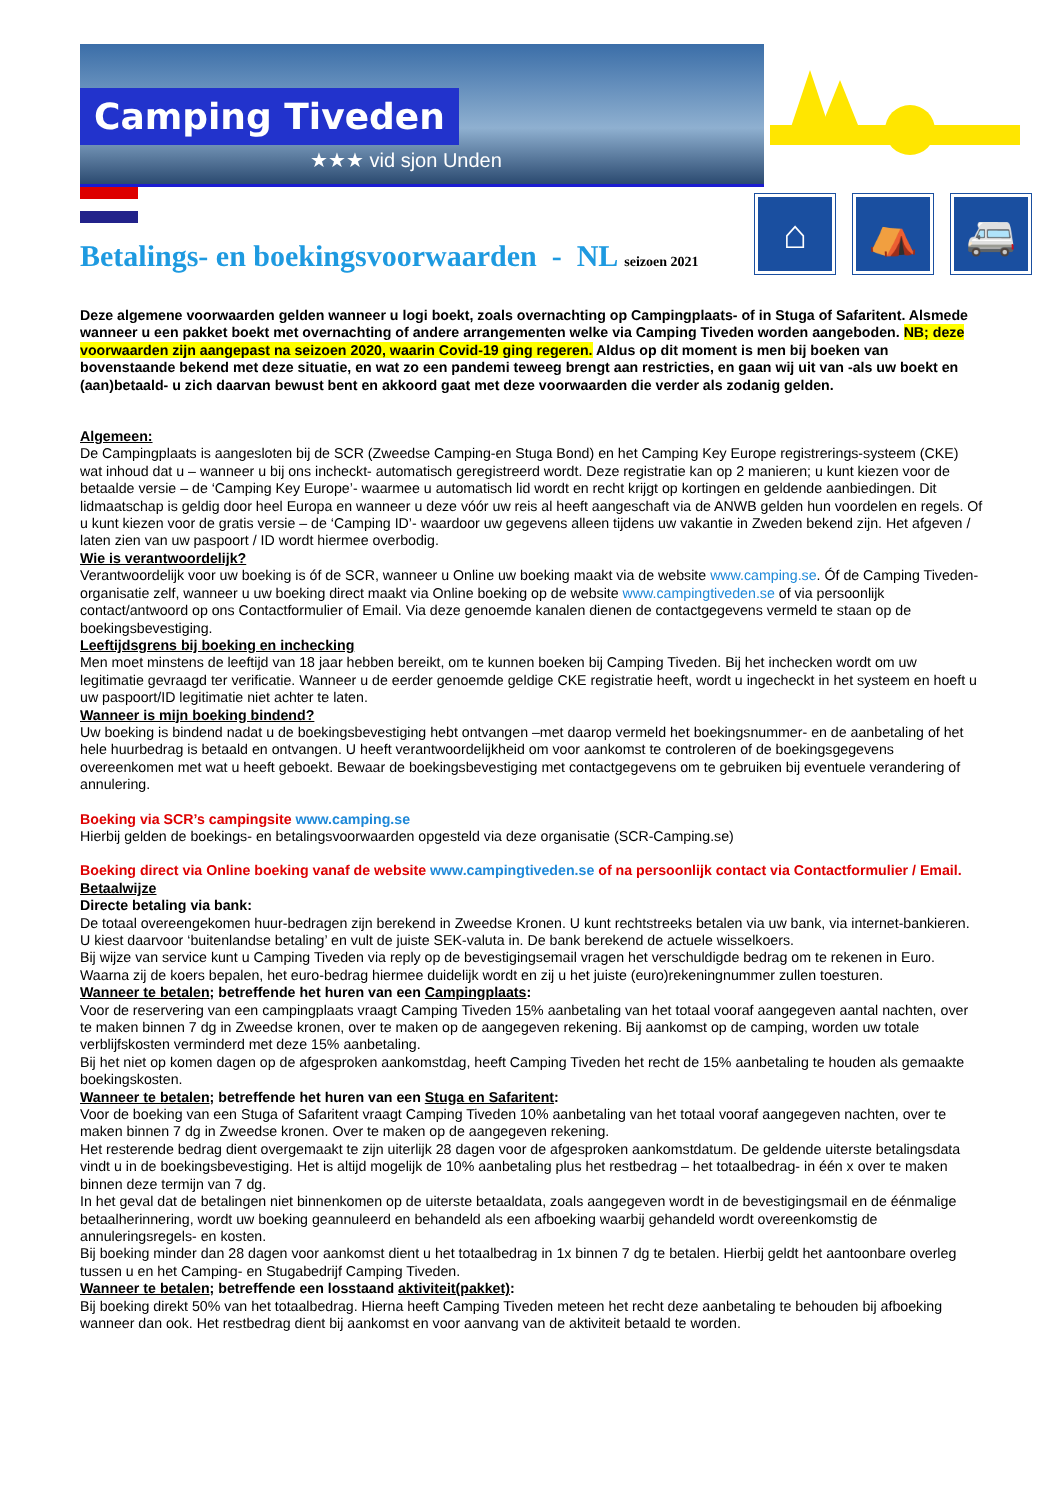Camping Tiveden
★★★ vid sjon Unden
⌂ ⛺ 🚐
Betalings- en boekingsvoorwaarden - NL seizoen 2021
Deze algemene voorwaarden gelden wanneer u logi boekt, zoals overnachting op Campingplaats- of in Stuga of Safaritent. Alsmede wanneer u een pakket boekt met overnachting of andere arrangementen welke via Camping Tiveden worden aangeboden. NB; deze voorwaarden zijn aangepast na seizoen 2020, waarin Covid-19 ging regeren. Aldus op dit moment is men bij boeken van bovenstaande bekend met deze situatie, en wat zo een pandemi teweeg brengt aan restricties, en gaan wij uit van -als uw boekt en (aan)betaald- u zich daarvan bewust bent en akkoord gaat met deze voorwaarden die verder als zodanig gelden.
Algemeen:
De Campingplaats is aangesloten bij de SCR (Zweedse Camping-en Stuga Bond) en het Camping Key Europe registrerings-systeem (CKE) wat inhoud dat u – wanneer u bij ons incheckt- automatisch geregistreerd wordt. Deze registratie kan op 2 manieren; u kunt kiezen voor de betaalde versie – de ‘Camping Key Europe’- waarmee u automatisch lid wordt en recht krijgt op kortingen en geldende aanbiedingen. Dit lidmaatschap is geldig door heel Europa en wanneer u deze vóór uw reis al heeft aangeschaft via de ANWB gelden hun voordelen en regels. Of u kunt kiezen voor de gratis versie – de ‘Camping ID’- waardoor uw gegevens alleen tijdens uw vakantie in Zweden bekend zijn. Het afgeven / laten zien van uw paspoort / ID wordt hiermee overbodig.
Wie is verantwoordelijk?
Verantwoordelijk voor uw boeking is óf de SCR, wanneer u Online uw boeking maakt via de website www.camping.se. Óf de Camping Tiveden-organisatie zelf, wanneer u uw boeking direct maakt via Online boeking op de website www.campingtiveden.se of via persoonlijk contact/antwoord op ons Contactformulier of Email. Via deze genoemde kanalen dienen de contactgegevens vermeld te staan op de boekingsbevestiging.
Leeftijdsgrens bij boeking en inchecking
Men moet minstens de leeftijd van 18 jaar hebben bereikt, om te kunnen boeken bij Camping Tiveden. Bij het inchecken wordt om uw legitimatie gevraagd ter verificatie. Wanneer u de eerder genoemde geldige CKE registratie heeft, wordt u ingecheckt in het systeem en hoeft u uw paspoort/ID legitimatie niet achter te laten.
Wanneer is mijn boeking bindend?
Uw boeking is bindend nadat u de boekingsbevestiging hebt ontvangen –met daarop vermeld het boekingsnummer- en de aanbetaling of het hele huurbedrag is betaald en ontvangen. U heeft verantwoordelijkheid om voor aankomst te controleren of de boekingsgegevens overeenkomen met wat u heeft geboekt. Bewaar de boekingsbevestiging met contactgegevens om te gebruiken bij eventuele verandering of annulering.
Boeking via SCR’s campingsite www.camping.se
Hierbij gelden de boekings- en betalingsvoorwaarden opgesteld via deze organisatie (SCR-Camping.se)
Boeking direct via Online boeking vanaf de website www.campingtiveden.se of na persoonlijk contact via Contactformulier / Email.
Betaalwijze
Directe betaling via bank:
De totaal overeengekomen huur-bedragen zijn berekend in Zweedse Kronen. U kunt rechtstreeks betalen via uw bank, via internet-bankieren. U kiest daarvoor ‘buitenlandse betaling’ en vult de juiste SEK-valuta in. De bank berekend de actuele wisselkoers.
Bij wijze van service kunt u Camping Tiveden via reply op de bevestigingsemail vragen het verschuldigde bedrag om te rekenen in Euro. Waarna zij de koers bepalen, het euro-bedrag hiermee duidelijk wordt en zij u het juiste (euro)rekeningnummer zullen toesturen.
Wanneer te betalen; betreffende het huren van een Campingplaats:
Voor de reservering van een campingplaats vraagt Camping Tiveden 15% aanbetaling van het totaal vooraf aangegeven aantal nachten, over te maken binnen 7 dg in Zweedse kronen, over te maken op de aangegeven rekening. Bij aankomst op de camping, worden uw totale verblijfskosten verminderd met deze 15% aanbetaling.
Bij het niet op komen dagen op de afgesproken aankomstdag, heeft Camping Tiveden het recht de 15% aanbetaling te houden als gemaakte boekingskosten.
Wanneer te betalen; betreffende het huren van een Stuga en Safaritent:
Voor de boeking van een Stuga of Safaritent vraagt Camping Tiveden 10% aanbetaling van het totaal vooraf aangegeven nachten, over te maken binnen 7 dg in Zweedse kronen. Over te maken op de aangegeven rekening.
Het resterende bedrag dient overgemaakt te zijn uiterlijk 28 dagen voor de afgesproken aankomstdatum. De geldende uiterste betalingsdata vindt u in de boekingsbevestiging. Het is altijd mogelijk de 10% aanbetaling plus het restbedrag – het totaalbedrag- in één x over te maken binnen deze termijn van 7 dg.
In het geval dat de betalingen niet binnenkomen op de uiterste betaaldata, zoals aangegeven wordt in de bevestigingsmail en de éénmalige betaalherinnering, wordt uw boeking geannuleerd en behandeld als een afboeking waarbij gehandeld wordt overeenkomstig de annuleringsregels- en kosten.
Bij boeking minder dan 28 dagen voor aankomst dient u het totaalbedrag in 1x binnen 7 dg te betalen. Hierbij geldt het aantoonbare overleg tussen u en het Camping- en Stugabedrijf Camping Tiveden.
Wanneer te betalen; betreffende een losstaand aktiviteit(pakket):
Bij boeking direkt 50% van het totaalbedrag. Hierna heeft Camping Tiveden meteen het recht deze aanbetaling te behouden bij afboeking wanneer dan ook. Het restbedrag dient bij aankomst en voor aanvang van de aktiviteit betaald te worden.